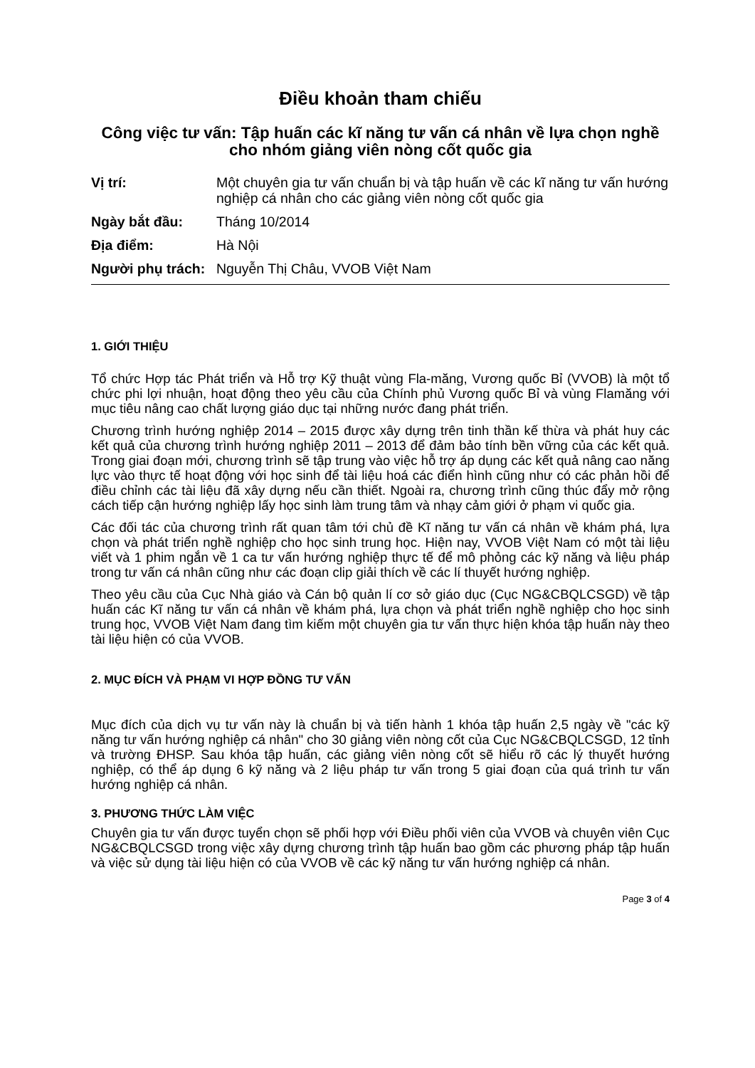Điều khoản tham chiếu
Công việc tư vấn: Tập huấn các kĩ năng tư vấn cá nhân về lựa chọn nghề cho nhóm giảng viên nòng cốt quốc gia
| Vị trí: | Một chuyên gia tư vấn chuẩn bị và tập huấn về các kĩ năng tư vấn hướng nghiệp cá nhân cho các giảng viên nòng cốt quốc gia |
| Ngày bắt đầu: | Tháng 10/2014 |
| Địa điểm: | Hà Nội |
| Người phụ trách: | Nguyễn Thị Châu, VVOB Việt Nam |
1. GIỚI THIỆU
Tổ chức Hợp tác Phát triển và Hỗ trợ Kỹ thuật vùng Fla-măng, Vương quốc Bỉ (VVOB) là một tổ chức phi lợi nhuận, hoạt động theo yêu cầu của Chính phủ Vương quốc Bỉ và vùng Flamăng với mục tiêu nâng cao chất lượng giáo dục tại những nước đang phát triển.
Chương trình hướng nghiệp 2014 – 2015 được xây dựng trên tinh thần kế thừa và phát huy các kết quả của chương trình hướng nghiệp 2011 – 2013 để đảm bảo tính bền vững của các kết quả. Trong giai đoạn mới, chương trình sẽ tập trung vào việc hỗ trợ áp dụng các kết quả nâng cao năng lực vào thực tế hoạt động với học sinh để tài liệu hoá các điển hình cũng như có các phản hồi để điều chỉnh các tài liệu đã xây dựng nếu cần thiết. Ngoài ra, chương trình cũng thúc đẩy mở rộng cách tiếp cận hướng nghiệp lấy học sinh làm trung tâm và nhạy cảm giới ở phạm vi quốc gia.
Các đối tác của chương trình rất quan tâm tới chủ đề Kĩ năng tư vấn cá nhân về khám phá, lựa chọn và phát triển nghề nghiệp cho học sinh trung học. Hiện nay, VVOB Việt Nam có một tài liệu viết và 1 phim ngắn về 1 ca tư vấn hướng nghiệp thực tế để mô phỏng các kỹ năng và liệu pháp trong tư vấn cá nhân cũng như các đoạn clip giải thích về các lí thuyết hướng nghiệp.
Theo yêu cầu của Cục Nhà giáo và Cán bộ quản lí cơ sở giáo dục (Cục NG&CBQLCSGD) về tập huấn các Kĩ năng tư vấn cá nhân về khám phá, lựa chọn và phát triển nghề nghiệp cho học sinh trung học, VVOB Việt Nam đang tìm kiếm một chuyên gia tư vấn thực hiện khóa tập huấn này theo tài liệu hiện có của VVOB.
2. MỤC ĐÍCH VÀ PHẠM VI HỢP ĐỒNG TƯ VẤN
Mục đích của dịch vụ tư vấn này là chuẩn bị và tiến hành 1 khóa tập huấn 2,5 ngày về "các kỹ năng tư vấn hướng nghiệp cá nhân" cho 30 giảng viên nòng cốt của Cục NG&CBQLCSGD, 12 tỉnh và trường ĐHSP. Sau khóa tập huấn, các giảng viên nòng cốt sẽ hiểu rõ các lý thuyết hướng nghiệp, có thể áp dụng 6 kỹ năng và 2 liệu pháp tư vấn trong 5 giai đoạn của quá trình tư vấn hướng nghiệp cá nhân.
3. PHƯƠNG THỨC LÀM VIỆC
Chuyên gia tư vấn được tuyển chọn sẽ phối hợp với Điều phối viên của VVOB và chuyên viên Cục NG&CBQLCSGD trong việc xây dựng chương trình tập huấn bao gồm các phương pháp tập huấn và việc sử dụng tài liệu hiện có của VVOB về các kỹ năng tư vấn hướng nghiệp cá nhân.
Page 3 of 4